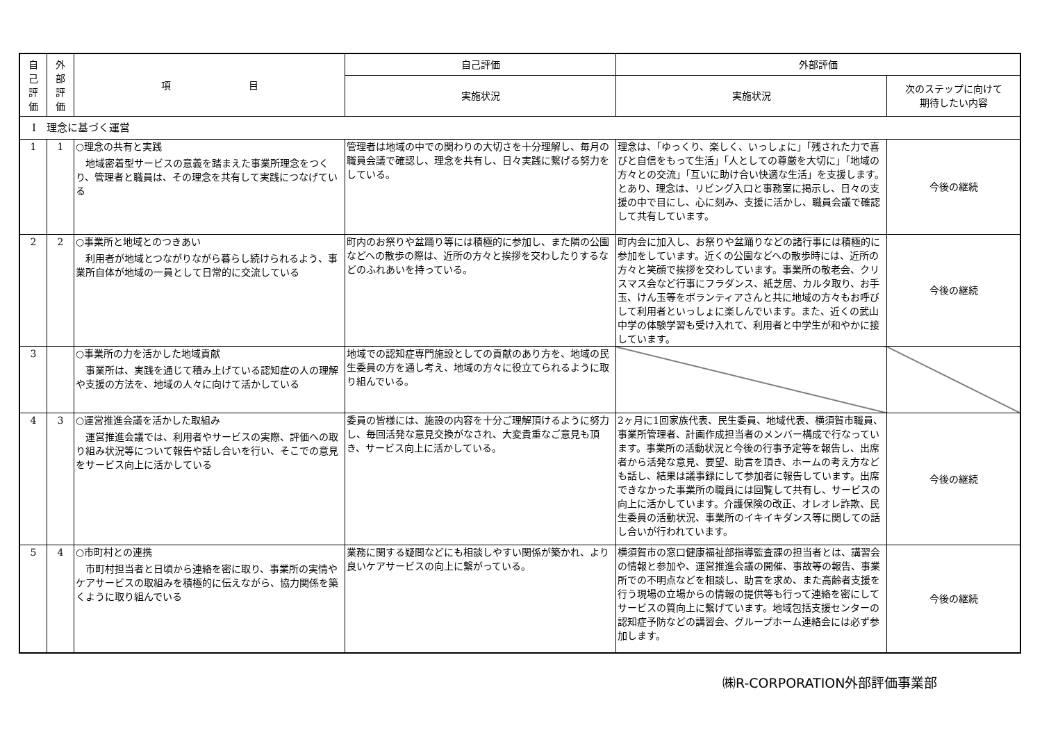| 自 己 評 価 | 外 部 評 価 | 項 目 | 自己評価 | 外部評価 | |
| --- | --- | --- | --- | --- | --- |
| | | | 実施状況 | 実施状況 | 次のステップに向けて 期待したい内容 |
| Ⅰ 理念に基づく運営 | | | | | |
| 1 | 1 | ○理念の共有と実践 地域密着型サービスの意義を踏まえた事業所理念をつくり、管理者と職員は、その理念を共有して実践につなげている | 管理者は地域の中での関わりの大切さを十分理解し、毎月の職員会議で確認し、理念を共有し、日々実践に繋げる努力をしている。 | 理念は、「ゆっくり、楽しく、いっしょに」「残された力で喜びと自信をもって生活」「人としての尊厳を大切に」「地域の方々との交流」「互いに助け合い快適な生活」を支援します。とあり、理念は、リビング入口と事務室に掲示し、日々の支援の中で目にし、心に刻み、支援に活かし、職員会議で確認して共有しています。 | 今後の継続 |
| 2 | 2 | ○事業所と地域とのつきあい 利用者が地域とつながりながら暮らし続けられるよう、事業所自体が地域の一員として日常的に交流している | 町内のお祭りや盆踊り等には積極的に参加し、また隣の公園などへの散歩の際は、近所の方々と挨拶を交わしたりするなどのふれあいを持っている。 | 町内会に加入し、お祭りや盆踊りなどの諸行事には積極的に参加をしています。近くの公園などへの散歩時には、近所の方々と笑顔で挨拶を交わしています。事業所の敬老会、クリスマス会など行事にフラダンス、紙芝居、カルタ取り、お手玉、けん玉等をボランティアさんと共に地域の方々もお呼びして利用者といっしょに楽しんでいます。また、近くの武山中学の体験学習も受け入れて、利用者と中学生が和やかに接しています。 | 今後の継続 |
| 3 | | ○事業所の力を活かした地域貢献 事業所は、実践を通じて積み上げている認知症の人の理解や支援の方法を、地域の人々に向けて活かしている | 地域での認知症専門施設としての貢献のあり方を、地域の民生委員の方を通し考え、地域の方々に役立てられるように取り組んでいる。 | | |
| 4 | 3 | ○運営推進会議を活かした取組み 運営推進会議では、利用者やサービスの実際、評価への取り組み状況等について報告や話し合いを行い、そこでの意見をサービス向上に活かしている | 委員の皆様には、施設の内容を十分ご理解頂けるように努力し、毎回活発な意見交換がなされ、大変貴重なご意見も頂き、サービス向上に活かしている。 | 2ヶ月に1回家族代表、民生委員、地域代表、横須賀市職員、事業所管理者、計画作成担当者のメンバー構成で行なっています。事業所の活動状況と今後の行事予定等を報告し、出席者から活発な意見、要望、助言を頂き、ホームの考え方なども話し、結果は議事録にして参加者に報告しています。出席できなかった事業所の職員には回覧して共有し、サービスの向上に活かしています。介護保険の改正、オレオレ詐欺、民生委員の活動状況、事業所のイキイキダンス等に関しての話し合いが行われています。 | 今後の継続 |
| 5 | 4 | ○市町村との連携 市町村担当者と日頃から連絡を密に取り、事業所の実情やケアサービスの取組みを積極的に伝えながら、協力関係を築くように取り組んでいる | 業務に関する疑問などにも相談しやすい関係が築かれ、より良いケアサービスの向上に繋がっている。 | 横須賀市の窓口健康福祉部指導監査課の担当者とは、講習会の情報と参加や、運営推進会議の開催、事故等の報告、事業所での不明点などを相談し、助言を求め、また高齢者支援を行う現場の立場からの情報の提供等も行って連絡を密にしてサービスの質向上に繋げています。地域包括支援センターの認知症予防などの講習会、グループホーム連絡会には必ず参加します。 | 今後の継続 |
㈱R-CORPORATION外部評価事業部